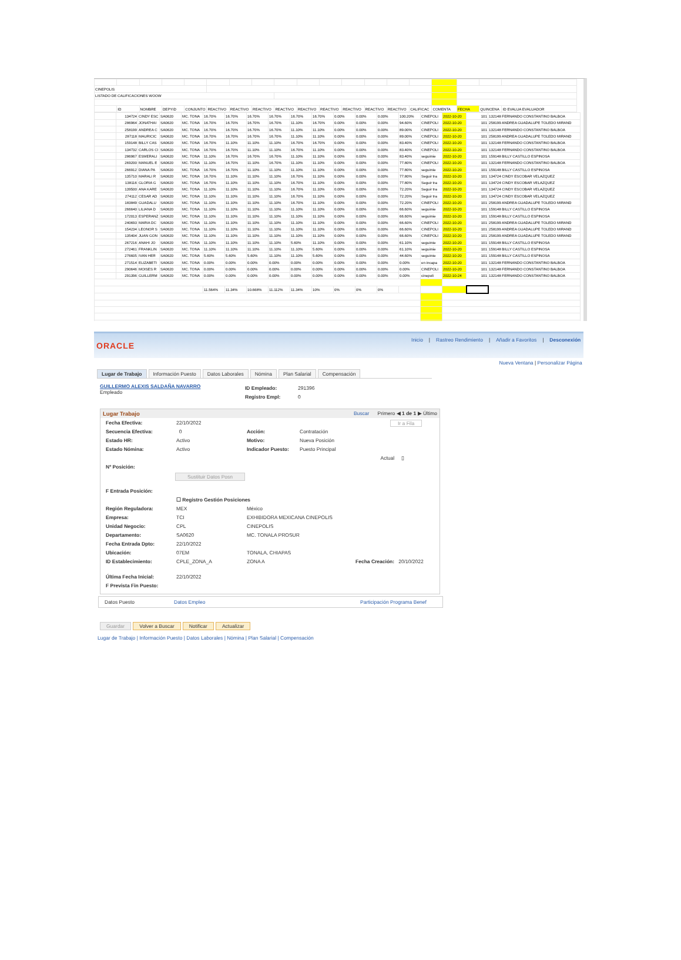| CINEPOLIS | | | | | | | | | | | | | | | | | | |
| LISTADO DE CALIFICACIONES WOOW | | | | | | | | | | | | | | | | | | |
| | ID | NOMBRE | DEPYID | CONJUNTO | REACTIVO | REACTIVO | REACTIVO | REACTIVO | REACTIVO | REACTIVO | REACTIVO | REACTIVO | REACTIVO | CALIFICAC | COMENTA | FECHA | QUINCENA | ID EVALUA EVALUADOR |
| | 134724 | CINDY ESC | SA0620 | MC. TONA | 16.70% | 16.70% | 16.70% | 16.70% | 16.70% | 16.70% | 0.00% | 0.00% | 0.00% | 100.20% | CINEPOLI | 2022-10-20 | 101 | 132148 FERNANDO CONSTANTINO BALBOA |
| | 286964 | JONATHAI | SA0620 | MC. TONA | 16.70% | 16.70% | 16.70% | 16.70% | 11.10% | 16.70% | 0.00% | 0.00% | 0.00% | 94.60% | CINEPOLI | 2022-10-20 | 101 | 258199 ANDREA GUADALUPE TOLEDO MIRAND |
| | 258199 | ANDREA C | SA0620 | MC. TONA | 16.70% | 16.70% | 16.70% | 16.70% | 11.10% | 11.10% | 0.00% | 0.00% | 0.00% | 89.00% | CINEPOLI | 2022-10-20 | 101 | 132148 FERNANDO CONSTANTINO BALBOA |
| | 287118 | MAURICIC | SA0620 | MC. TONA | 16.70% | 16.70% | 16.70% | 16.70% | 11.10% | 11.10% | 0.00% | 0.00% | 0.00% | 89.00% | CINEPOLI | 2022-10-20 | 101 | 258199 ANDREA GUADALUPE TOLEDO MIRAND |
| | 159148 | BILLY CAS | SA0620 | MC. TONA | 16.70% | 11.10% | 11.10% | 11.10% | 16.70% | 16.70% | 0.00% | 0.00% | 0.00% | 83.40% | CINEPOLI | 2022-10-20 | 101 | 132148 FERNANDO CONSTANTINO BALBOA |
| | 134732 | CARLOS CI | SA0620 | MC. TONA | 16.70% | 16.70% | 11.10% | 11.10% | 16.70% | 11.10% | 0.00% | 0.00% | 0.00% | 83.40% | CINEPOLI | 2022-10-20 | 101 | 132148 FERNANDO CONSTANTINO BALBOA |
| | 286967 | ESMERALI | SA0620 | MC. TONA | 11.10% | 16.70% | 16.70% | 16.70% | 11.10% | 11.10% | 0.00% | 0.00% | 0.00% | 83.40% | seguimie | 2022-10-20 | 101 | 159148 BILLY CASTILLO ESPINOSA |
| | 269200 | MANUEL E | SA0620 | MC. TONA | 11.10% | 16.70% | 11.10% | 16.70% | 11.10% | 11.10% | 0.00% | 0.00% | 0.00% | 77.80% | CINEPOLI | 2022-10-20 | 101 | 132148 FERNANDO CONSTANTINO BALBOA |
| | 266912 | DIANA PA | SA0620 | MC. TONA | 16.70% | 16.70% | 11.10% | 11.10% | 11.10% | 11.10% | 0.00% | 0.00% | 0.00% | 77.80% | seguimie | 2022-10-20 | 101 | 159148 BILLY CASTILLO ESPINOSA |
| | 135710 | MARALI R | SA0620 | MC. TONA | 16.70% | 11.10% | 11.10% | 11.10% | 16.70% | 11.10% | 0.00% | 0.00% | 0.00% | 77.80% | Seguir tra | 2022-10-20 | 101 | 134724 CINDY ESCOBAR VELAZQUEZ |
| | 138116 | GLORIA G | SA0620 | MC. TONA | 16.70% | 11.10% | 11.10% | 11.10% | 16.70% | 11.10% | 0.00% | 0.00% | 0.00% | 77.80% | Seguir tra | 2022-10-20 | 101 | 134724 CINDY ESCOBAR VELAZQUEZ |
| | 139500 | ANA KARE | SA0620 | MC. TONA | 11.10% | 11.10% | 11.10% | 11.10% | 16.70% | 11.10% | 0.00% | 0.00% | 0.00% | 72.20% | Seguir tra | 2022-10-20 | 101 | 134724 CINDY ESCOBAR VELAZQUEZ |
| | 274112 | CESAR AD | SA0620 | MC. TONA | 11.10% | 11.10% | 11.10% | 11.10% | 16.70% | 11.10% | 0.00% | 0.00% | 0.00% | 72.20% | Seguir tra | 2022-10-20 | 101 | 134724 CINDY ESCOBAR VELAZQUEZ |
| | 183849 | GUADALU | SA0620 | MC. TONA | 11.10% | 11.10% | 11.10% | 11.10% | 16.70% | 11.10% | 0.00% | 0.00% | 0.00% | 72.20% | CINEPOLI | 2022-10-20 | 101 | 258199 ANDREA GUADALUPE TOLEDO MIRAND |
| | 266640 | LILIANA D | SA0620 | MC. TONA | 11.10% | 11.10% | 11.10% | 11.10% | 11.10% | 11.10% | 0.00% | 0.00% | 0.00% | 66.60% | seguimie | 2022-10-20 | 101 | 159148 BILLY CASTILLO ESPINOSA |
| | 172013 | ESPERANZ | SA0620 | MC. TONA | 11.10% | 11.10% | 11.10% | 11.10% | 11.10% | 11.10% | 0.00% | 0.00% | 0.00% | 66.60% | seguimie | 2022-10-20 | 101 | 159148 BILLY CASTILLO ESPINOSA |
| | 240693 | MARIA DC | SA0620 | MC. TONA | 11.10% | 11.10% | 11.10% | 11.10% | 11.10% | 11.10% | 0.00% | 0.00% | 0.00% | 66.60% | CINEPOLI | 2022-10-20 | 101 | 258199 ANDREA GUADALUPE TOLEDO MIRAND |
| | 154234 | LEONOR S | SA0620 | MC. TONA | 11.10% | 11.10% | 11.10% | 11.10% | 11.10% | 11.10% | 0.00% | 0.00% | 0.00% | 66.60% | CINEPOLI | 2022-10-20 | 101 | 258199 ANDREA GUADALUPE TOLEDO MIRAND |
| | 135404 | JUAN GON | SA0620 | MC. TONA | 11.10% | 11.10% | 11.10% | 11.10% | 11.10% | 11.10% | 0.00% | 0.00% | 0.00% | 66.60% | CINEPOLI | 2022-10-20 | 101 | 258199 ANDREA GUADALUPE TOLEDO MIRAND |
| | 267216 | ANAHI JO | SA0620 | MC. TONA | 11.10% | 11.10% | 11.10% | 11.10% | 5.60% | 11.10% | 0.00% | 0.00% | 0.00% | 61.10% | seguimie | 2022-10-20 | 101 | 159148 BILLY CASTILLO ESPINOSA |
| | 272461 | FRANKLIN | SA0620 | MC. TONA | 11.10% | 11.10% | 11.10% | 11.10% | 11.10% | 5.60% | 0.00% | 0.00% | 0.00% | 61.10% | seguimie | 2022-10-20 | 101 | 159148 BILLY CASTILLO ESPINOSA |
| | 276605 | IVAN HER | SA0620 | MC. TONA | 5.60% | 5.60% | 5.60% | 11.10% | 11.10% | 5.60% | 0.00% | 0.00% | 0.00% | 44.60% | seguimie | 2022-10-20 | 101 | 159148 BILLY CASTILLO ESPINOSA |
| | 271514 | ELIZABETI | SA0620 | MC. TONA | 0.00% | 0.00% | 0.00% | 0.00% | 0.00% | 0.00% | 0.00% | 0.00% | 0.00% | 0.00% | en incapa | 2022-10-20 | 101 | 132148 FERNANDO CONSTANTINO BALBOA |
| | 290646 | MOISES R | SA0620 | MC. TONA | 0.00% | 0.00% | 0.00% | 0.00% | 0.00% | 0.00% | 0.00% | 0.00% | 0.00% | 0.00% | CINEPOLI | 2022-10-20 | 101 | 132148 FERNANDO CONSTANTINO BALBOA |
| | 291396 | GUILLERM | SA0620 | MC. TONA | 0.00% | 0.00% | 0.00% | 0.00% | 0.00% | 0.00% | 0.00% | 0.00% | 0.00% | 0.00% | cinepoli | 2022-10-24 | 101 | 132148 FERNANDO CONSTANTINO BALBOA |
| | | | | | 11.564% | 11.34% | 10.668% | 11.112% | 11.34% | 10% | 0% | 0% | 0% | | | | | |
ORACLE
Inicio | Rastreo Rendimiento | Añadir a Favoritos | Desconexión
Nueva Ventana | Personalizar Página
Lugar de Trabajo Información Puesto Datos Laborales Nómina Plan Salarial Compensación
GUILLERMO ALEXIS SALDAÑA NAVARRO
Empleado
ID Empleado: 291396
Registro Empl: 0
Lugar Trabajo Buscar Primero ◀ 1 de 1 ▶ Último
Fecha Efectiva: 22/10/2022 Ir a Fila
Secuencia Efectiva: 0 Acción: Contratación
Estado HR: Activo Motivo: Nueva Posición
Estado Nómina: Activo Indicador Puesto: Puesto Principal
Actual ▯
Nº Posición:
Sustituir Datos Posn
F Entrada Posición:
☐ Registro Gestión Posiciones
Región Reguladora: MEX México
Empresa: TCI EXHIBIDORA MEXICANA CINEPOLIS
Unidad Negocio: CPL CINEPOLIS
Departamento: SA0620 MC. TONALA PROSUR
Fecha Entrada Dpto: 22/10/2022
Ubicación: 07EM TONALA, CHIAPAS
ID Establecimiento: CPLE_ZONA_A ZONA A Fecha Creación: 20/10/2022
Última Fecha Inicial: 22/10/2022
F Prevista Fin Puesto:
Datos Puesto Datos Empleo Participación Programa Benef
Guardar Volver a Buscar Notificar Actualizar
Lugar de Trabajo | Información Puesto | Datos Laborales | Nómina | Plan Salarial | Compensación